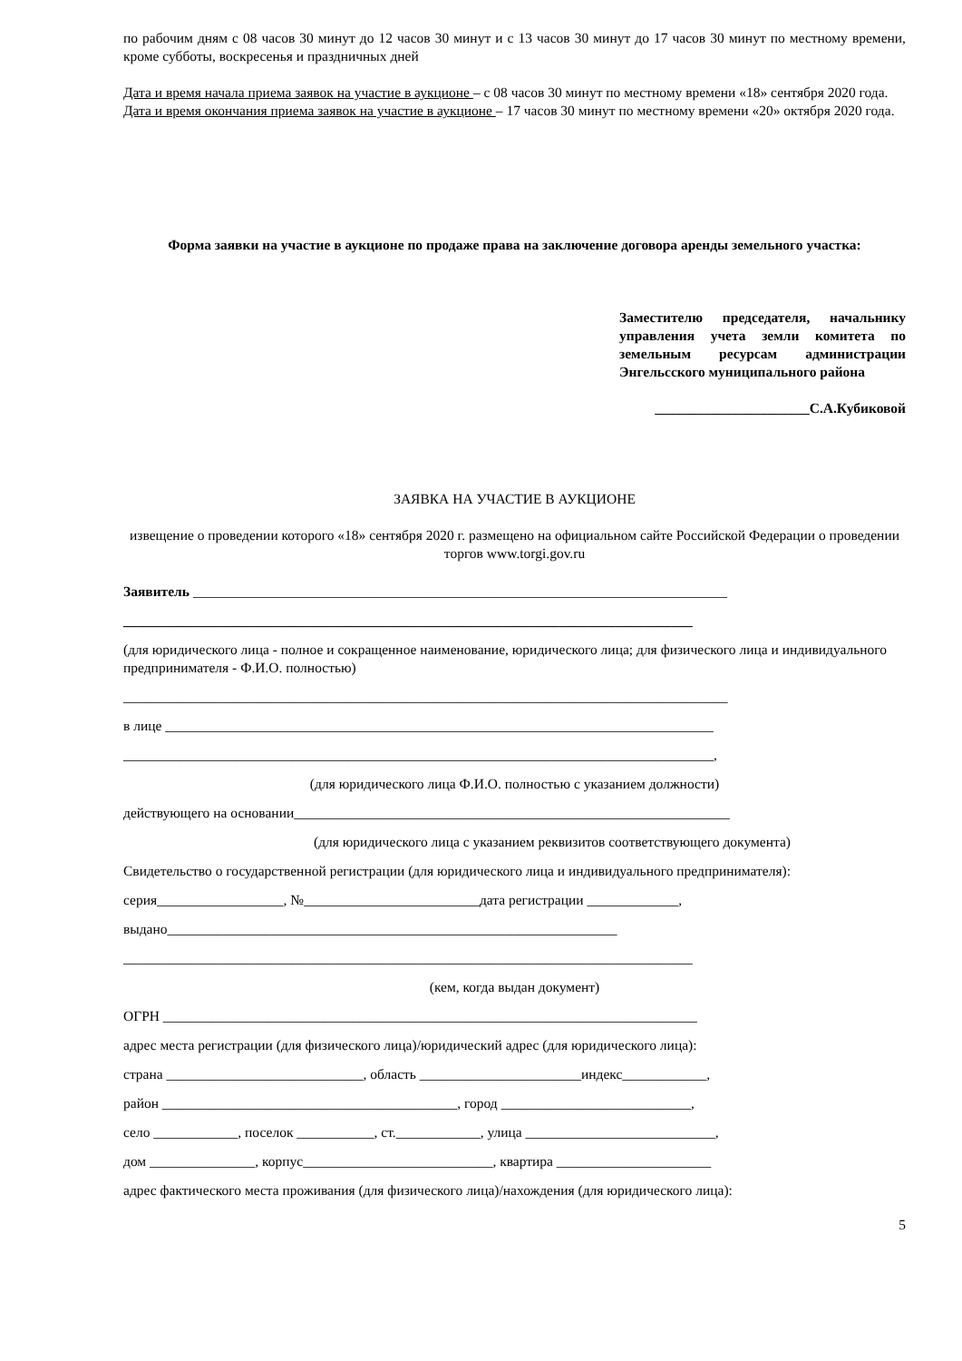по рабочим дням с 08 часов 30 минут до 12 часов 30 минут и с 13 часов 30 минут до 17 часов 30 минут по местному времени, кроме субботы, воскресенья и праздничных дней
Дата и время начала приема заявок на участие в аукционе – с 08 часов 30 минут по местному времени «18» сентября 2020 года.
Дата и время окончания приема заявок на участие в аукционе – 17 часов 30 минут по местному времени «20» октября 2020 года.
Форма заявки на участие в аукционе по продаже права на заключение договора аренды земельного участка:
Заместителю председателя, начальнику управления учета земли комитета по земельным ресурсам администрации Энгельсского муниципального района
______________________С.А.Кубиковой
ЗАЯВКА НА УЧАСТИЕ В АУКЦИОНЕ
извещение о проведении которого «18» сентября 2020 г. размещено на официальном сайте Российской Федерации о проведении торгов www.torgi.gov.ru
Заявитель ____________________________________________________________________________
_________________________________________________________________________________
(для юридического лица - полное и сокращенное наименование, юридического лица; для физического лица и индивидуального предпринимателя - Ф.И.О. полностью)
______________________________________________________________________________________
в лице ______________________________________________________________________________
____________________________________________________________________________________,
(для юридического лица Ф.И.О. полностью с указанием должности)
действующего на основании______________________________________________________________
(для юридического лица с указанием реквизитов соответствующего документа)
Свидетельство о государственной регистрации (для юридического лица и индивидуального предпринимателя):
серия__________________, №_________________________дата регистрации _____________,
выдано________________________________________________________________
_________________________________________________________________________________
(кем, когда выдан документ)
ОГРН ____________________________________________________________________________
адрес места регистрации (для физического лица)/юридический адрес (для юридического лица):
страна ____________________________, область _______________________индекс____________,
район __________________________________________, город ___________________________,
село ____________, поселок ___________, ст.____________, улица ___________________________,
дом _______________, корпус___________________________, квартира ______________________
адрес фактического места проживания (для физического лица)/нахождения (для юридического лица):
5